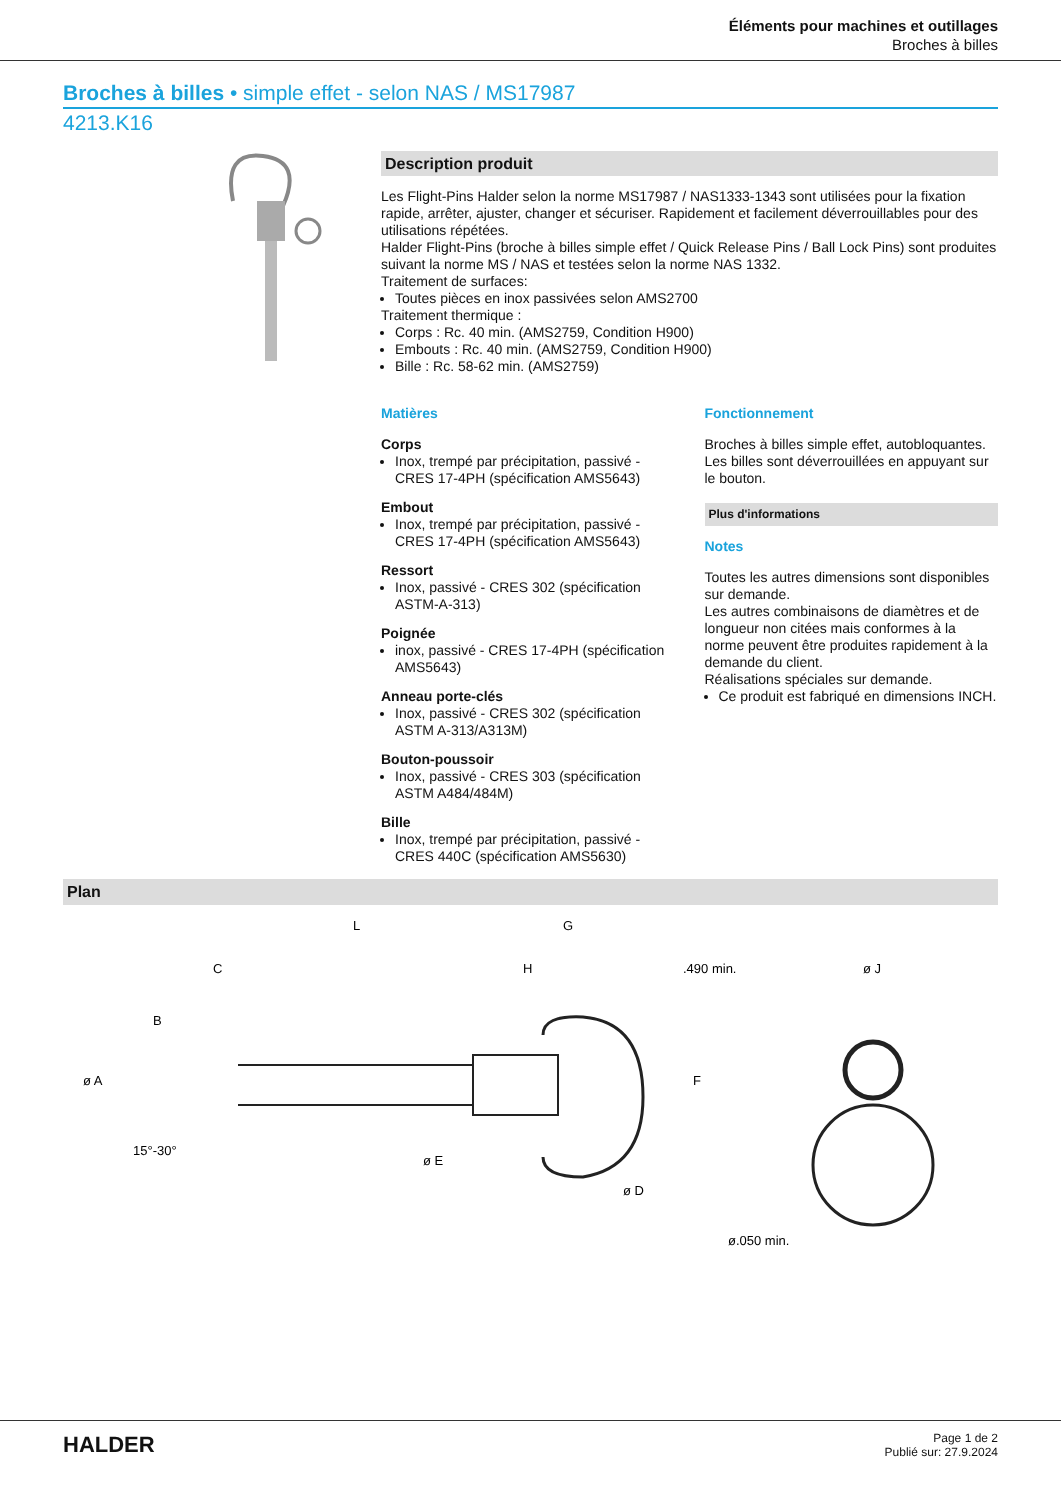Éléments pour machines et outillages
Broches à billes
Broches à billes • simple effet - selon NAS / MS17987
4213.K16
Description produit
Les Flight-Pins Halder selon la norme MS17987 / NAS1333-1343 sont utilisées pour la fixation rapide, arrêter, ajuster, changer et sécuriser. Rapidement et facilement déverrouillables pour des utilisations répétées.
Halder Flight-Pins (broche à billes simple effet / Quick Release Pins / Ball Lock Pins) sont produites suivant la norme MS / NAS et testées selon la norme NAS 1332.
Traitement de surfaces:
Toutes pièces en inox passivées selon AMS2700
Traitement thermique :
Corps : Rc. 40 min. (AMS2759, Condition H900)
Embouts : Rc. 40 min. (AMS2759, Condition H900)
Bille : Rc. 58-62 min. (AMS2759)
Matières
Corps
Inox, trempé par précipitation, passivé - CRES 17-4PH (spécification AMS5643)
Embout
Inox, trempé par précipitation, passivé - CRES 17-4PH (spécification AMS5643)
Ressort
Inox, passivé - CRES 302 (spécification ASTM-A-313)
Poignée
inox, passivé - CRES 17-4PH (spécification AMS5643)
Anneau porte-clés
Inox, passivé - CRES 302 (spécification ASTM A-313/A313M)
Bouton-poussoir
Inox, passivé - CRES 303 (spécification ASTM A484/484M)
Bille
Inox, trempé par précipitation, passivé - CRES 440C (spécification AMS5630)
Fonctionnement
Broches à billes simple effet, autobloquantes. Les billes sont déverrouillées en appuyant sur le bouton.
Plus d'informations
Notes
Toutes les autres dimensions sont disponibles sur demande.
Les autres combinaisons de diamètres et de longueur non citées mais conformes à la norme peuvent être produites rapidement à la demande du client.
Réalisations spéciales sur demande.
Ce produit est fabriqué en dimensions INCH.
Plan
L
G
C
H
.490 min.
ø J
B
ø A
15°-30°
ø E
ø D
F
ø.050 min.
HALDER
Page 1 de 2
Publié sur: 27.9.2024